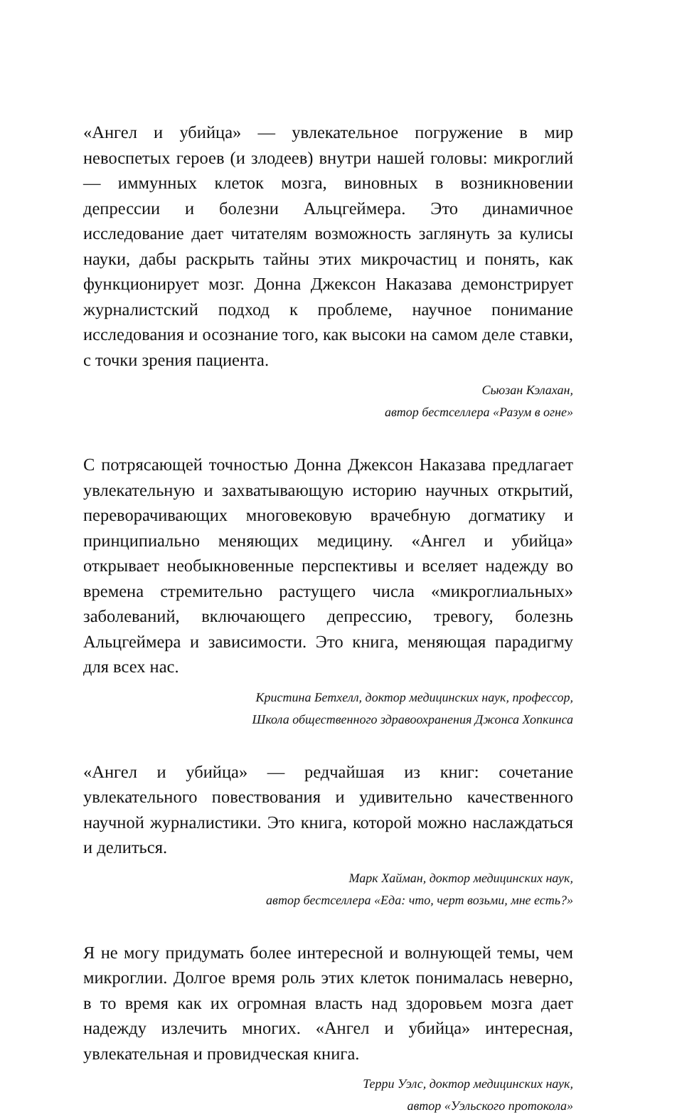«Ангел и убийца» — увлекательное погружение в мир невоспетых героев (и злодеев) внутри нашей головы: микроглий — иммунных клеток мозга, виновных в возникновении депрессии и болезни Альцгеймера. Это динамичное исследование дает читателям возможность заглянуть за кулисы науки, дабы раскрыть тайны этих микрочастиц и понять, как функционирует мозг. Донна Джексон Наказава демонстрирует журналистский подход к проблеме, научное понимание исследования и осознание того, как высоки на самом деле ставки, с точки зрения пациента.
Сьюзан Кэлахан,
автор бестселлера «Разум в огне»
С потрясающей точностью Донна Джексон Наказава предлагает увлекательную и захватывающую историю научных открытий, переворачивающих многовековую врачебную догматику и принципиально меняющих медицину. «Ангел и убийца» открывает необыкновенные перспективы и вселяет надежду во времена стремительно растущего числа «микроглиальных» заболеваний, включающего депрессию, тревогу, болезнь Альцгеймера и зависимости. Это книга, меняющая парадигму для всех нас.
Кристина Бетхелл, доктор медицинских наук, профессор,
Школа общественного здравоохранения Джонса Хопкинса
«Ангел и убийца» — редчайшая из книг: сочетание увлекательного повествования и удивительно качественного научной журналистики. Это книга, которой можно наслаждаться и делиться.
Марк Хайман, доктор медицинских наук,
автор бестселлера «Еда: что, черт возьми, мне есть?»
Я не могу придумать более интересной и волнующей темы, чем микроглии. Долгое время роль этих клеток понималась неверно, в то время как их огромная власть над здоровьем мозга дает надежду излечить многих. «Ангел и убийца» интересная, увлекательная и провидческая книга.
Терри Уэлс, доктор медицинских наук,
автор «Уэльского протокола»